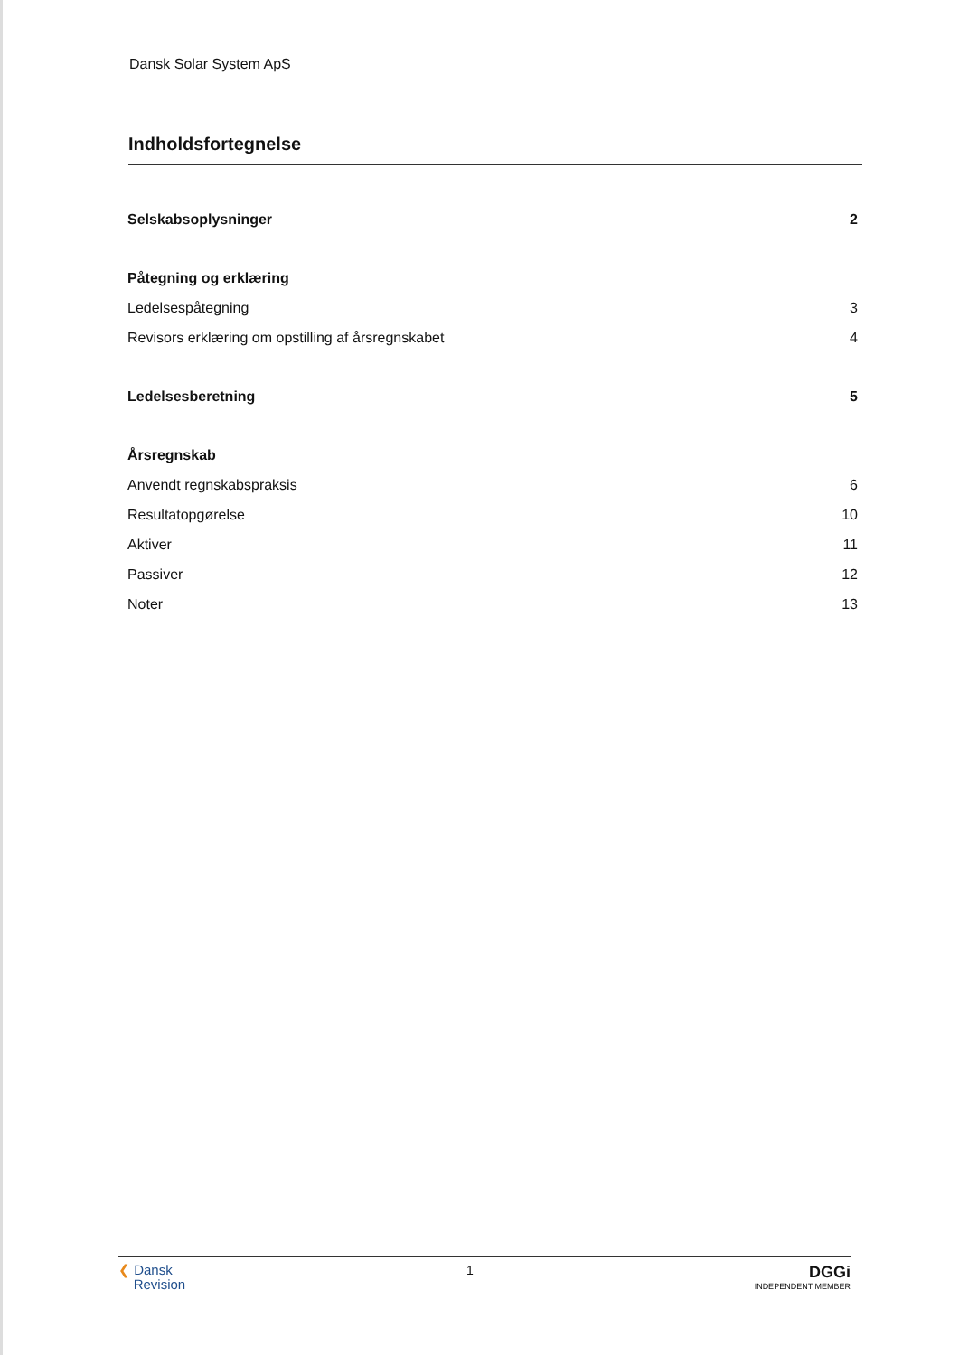Dansk Solar System ApS
Indholdsfortegnelse
Selskabsoplysninger 2
Påtegning og erklæring
Ledelsespåtegning 3
Revisors erklæring om opstilling af årsregnskabet 4
Ledelsesberetning 5
Årsregnskab
Anvendt regnskabspraksis 6
Resultatopgørelse 10
Aktiver 11
Passiver 12
Noter 13
❮ Dansk
Revision
1
DGGi
INDEPENDENT MEMBER